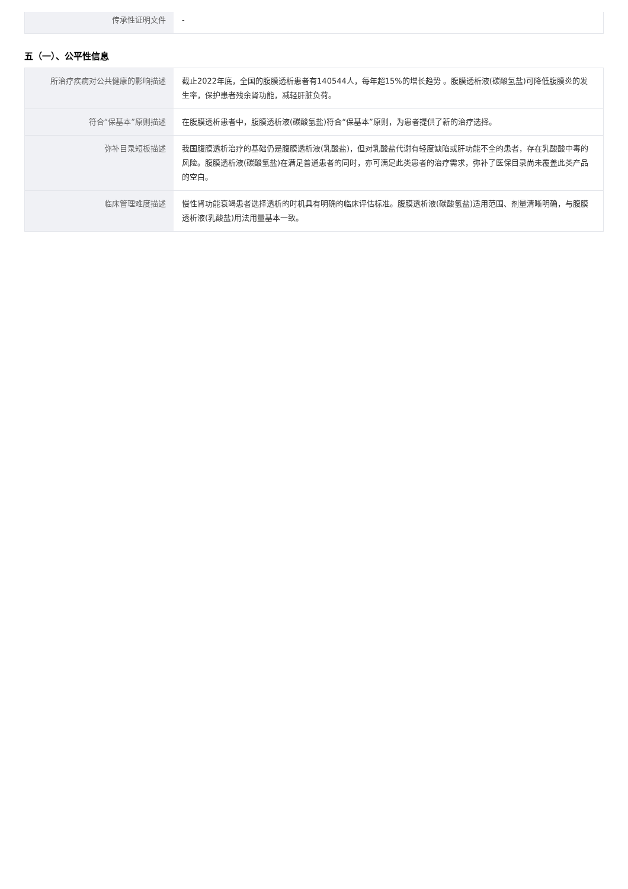| 传承性证明文件 | - |
五（一）、公平性信息
| 所治疗疾病对公共健康的影响描述 | 截止2022年底，全国的腹膜透析患者有140544人，每年超15%的增长趋势 。腹膜透析液(碳酸氢盐)可降低腹膜炎的发生率，保护患者残余肾功能，减轻肝脏负荷。 |
| 符合“保基本”原则描述 | 在腹膜透析患者中，腹膜透析液(碳酸氢盐)符合“保基本”原则，为患者提供了新的治疗选择。 |
| 弥补目录短板描述 | 我国腹膜透析治疗的基础仍是腹膜透析液(乳酸盐)，但对乳酸盐代谢有轻度缺陷或肝功能不全的患者，存在乳酸酸中毒的风险。腹膜透析液(碳酸氢盐)在满足普通患者的同时，亦可满足此类患者的治疗需求，弥补了医保目录尚未覆盖此类产品的空白。 |
| 临床管理难度描述 | 慢性肾功能衰竭患者选择透析的时机具有明确的临床评估标准。腹膜透析液(碳酸氢盐)适用范围、剂量清晰明确，与腹膜透析液(乳酸盐)用法用量基本一致。 |